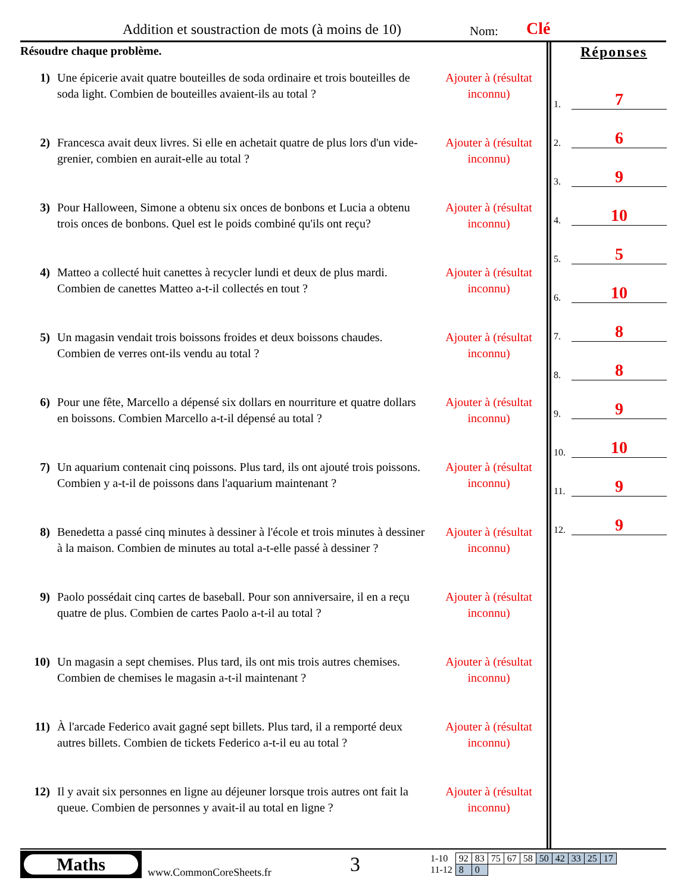Addition et soustraction de mots (à moins de 10) Nom: Clé
Résoudre chaque problème.
1) Une épicerie avait quatre bouteilles de soda ordinaire et trois bouteilles de soda light. Combien de bouteilles avaient-ils au total ?
Ajouter à (résultat inconnu)
2) Francesca avait deux livres. Si elle en achetait quatre de plus lors d'un vide-grenier, combien en aurait-elle au total ?
Ajouter à (résultat inconnu)
3) Pour Halloween, Simone a obtenu six onces de bonbons et Lucia a obtenu trois onces de bonbons. Quel est le poids combiné qu'ils ont reçu?
Ajouter à (résultat inconnu)
4) Matteo a collecté huit canettes à recycler lundi et deux de plus mardi. Combien de canettes Matteo a-t-il collectés en tout ?
Ajouter à (résultat inconnu)
5) Un magasin vendait trois boissons froides et deux boissons chaudes. Combien de verres ont-ils vendu au total ?
Ajouter à (résultat inconnu)
6) Pour une fête, Marcello a dépensé six dollars en nourriture et quatre dollars en boissons. Combien Marcello a-t-il dépensé au total ?
Ajouter à (résultat inconnu)
7) Un aquarium contenait cinq poissons. Plus tard, ils ont ajouté trois poissons. Combien y a-t-il de poissons dans l'aquarium maintenant ?
Ajouter à (résultat inconnu)
8) Benedetta a passé cinq minutes à dessiner à l'école et trois minutes à dessiner à la maison. Combien de minutes au total a-t-elle passé à dessiner ?
Ajouter à (résultat inconnu)
9) Paolo possédait cinq cartes de baseball. Pour son anniversaire, il en a reçu quatre de plus. Combien de cartes Paolo a-t-il au total ?
Ajouter à (résultat inconnu)
10) Un magasin a sept chemises. Plus tard, ils ont mis trois autres chemises. Combien de chemises le magasin a-t-il maintenant ?
Ajouter à (résultat inconnu)
11) À l'arcade Federico avait gagné sept billets. Plus tard, il a remporté deux autres billets. Combien de tickets Federico a-t-il eu au total ?
Ajouter à (résultat inconnu)
12) Il y avait six personnes en ligne au déjeuner lorsque trois autres ont fait la queue. Combien de personnes y avait-il au total en ligne ?
Ajouter à (résultat inconnu)
Réponses
1. 7
2. 6
3. 9
4. 10
5. 5
6. 10
7. 8
8. 8
9. 9
10. 10
11. 9
12. 9
Maths
www.CommonCoreSheets.fr
3
| 1-10 | 92 | 83 | 75 | 67 | 58 | 50 | 42 | 33 | 25 | 17 |
| 11-12 | 8 | 0 | | | | | | | | |